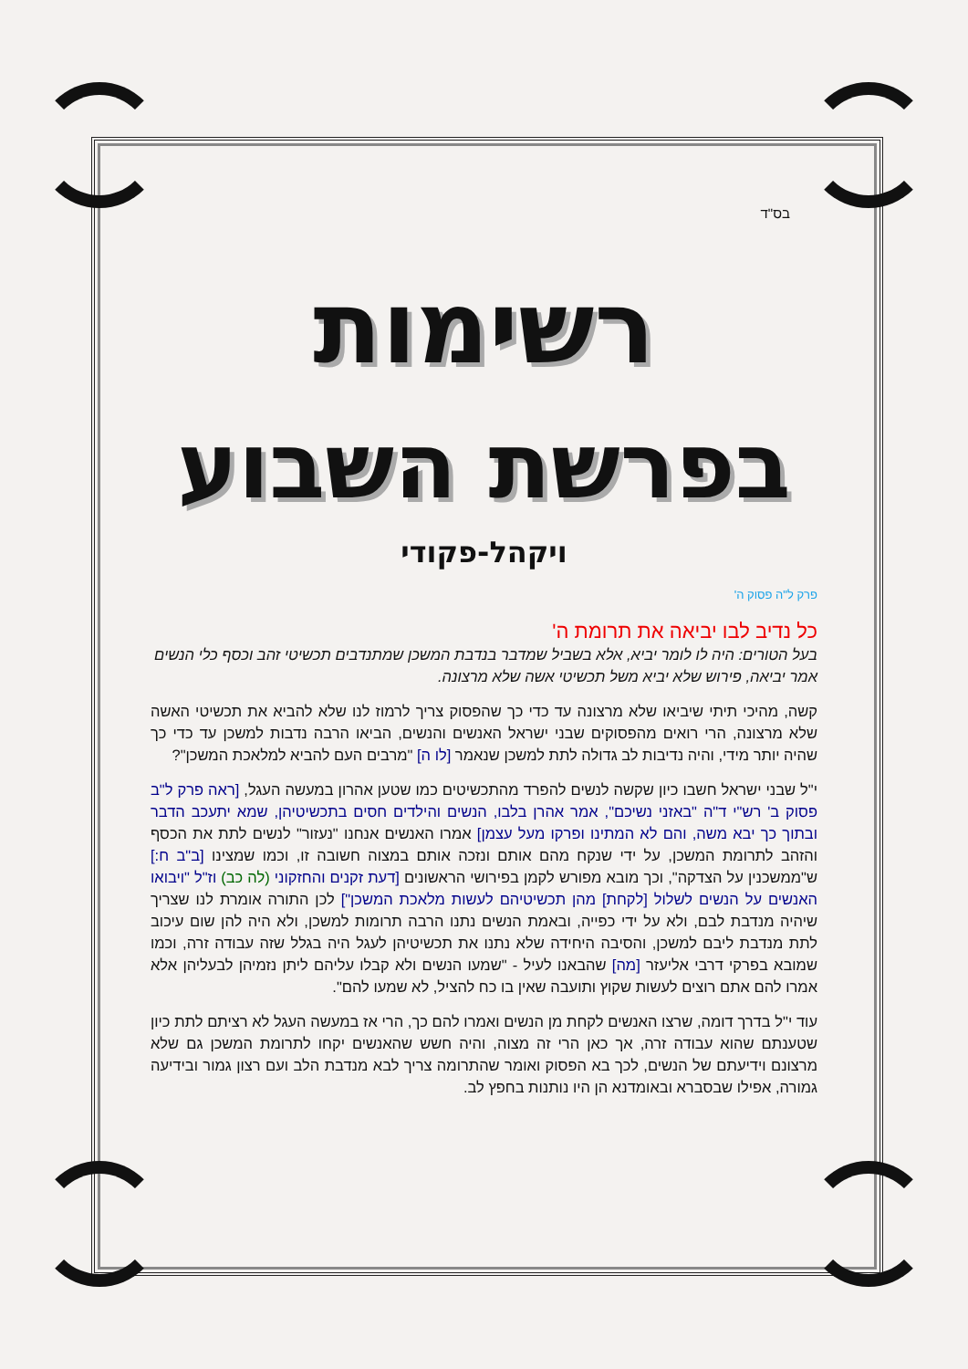בס"ד
רשימות
בפרשת השבוע
ויקהל-פקודי
פרק ל"ה פסוק ה'
כל נדיב לבו יביאה את תרומת ה'
בעל הטורים: היה לו לומר יביא, אלא בשביל שמדבר בנדבת המשכן שמתנדבים תכשיטי זהב וכסף כלי הנשים אמר יביאה, פירוש שלא יביא משל תכשיטי אשה שלא מרצונה.
קשה, מהיכי תיתי שיביאו שלא מרצונה עד כדי כך שהפסוק צריך לרמוז לנו שלא להביא את תכשיטי האשה שלא מרצונה, הרי רואים מהפסוקים שבני ישראל האנשים והנשים, הביאו הרבה נדבות למשכן עד כדי כך שהיה יותר מידי, והיה נדיבות לב גדולה לתת למשכן שנאמר [לו ה] "מרבים העם להביא למלאכת המשכן"?
י"ל שבני ישראל חשבו כיון שקשה לנשים להפרד מהתכשיטים כמו שטען אהרון במעשה העגל, [ראה פרק ל"ב פסוק ב' רש"י ד"ה "באזני נשיכם", אמר אהרן בלבו, הנשים והילדים חסים בתכשיטיהן, שמא יתעכב הדבר ובתוך כך יבא משה, והם לא המתינו ופרקו מעל עצמן] אמרו האנשים אנחנו "נעזור" לנשים לתת את הכסף והזהב לתרומת המשכן, על ידי שנקח מהם אותם ונזכה אותם במצוה חשובה זו, וכמו שמצינו [ב"ב ח:] ש"ממשכנין על הצדקה", וכך מובא מפורש לקמן בפירושי הראשונים [דעת זקנים והחזקוני (לה כב) וז"ל "ויבואו האנשים על הנשים לשלול [לקחת] מהן תכשיטיהם לעשות מלאכת המשכן"] לכן התורה אומרת לנו שצריך שיהיה מנדבת לבם, ולא על ידי כפייה, ובאמת הנשים נתנו הרבה תרומות למשכן, ולא היה להן שום עיכוב לתת מנדבת ליבם למשכן, והסיבה היחידה שלא נתנו את תכשיטיהן לעגל היה בגלל שזה עבודה זרה, וכמו שמובא בפרקי דרבי אליעזר [מה] שהבאנו לעיל - "שמעו הנשים ולא קבלו עליהם ליתן נזמיהן לבעליהן אלא אמרו להם אתם רוצים לעשות שקוץ ותועבה שאין בו כח להציל, לא שמעו להם".
עוד י"ל בדרך דומה, שרצו האנשים לקחת מן הנשים ואמרו להם כך, הרי אז במעשה העגל לא רציתם לתת כיון שטענתם שהוא עבודה זרה, אך כאן הרי זה מצוה, והיה חשש שהאנשים יקחו לתרומת המשכן גם שלא מרצונם וידיעתם של הנשים, לכך בא הפסוק ואומר שהתרומה צריך לבא מנדבת הלב ועם רצון גמור ובידיעה גמורה, אפילו שבסברא ובאומדנא הן היו נותנות בחפץ לב.